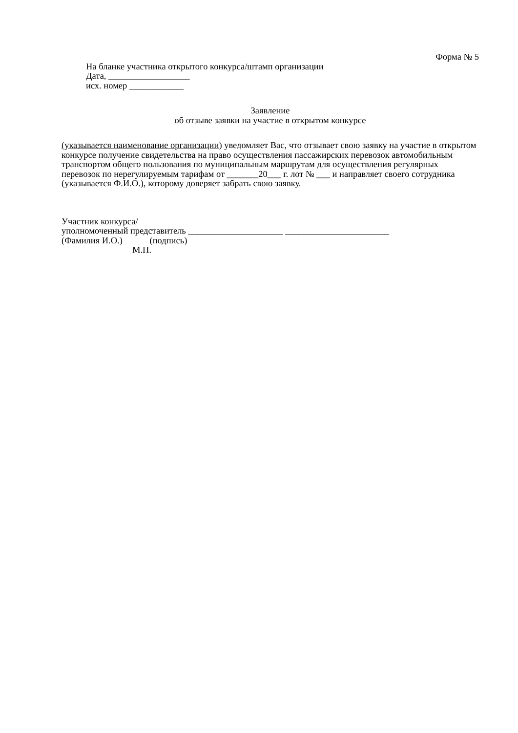Форма № 5
На бланке участника открытого конкурса/штамп организации
Дата, __________________
исх. номер ____________
Заявление
об отзыве заявки на участие в открытом конкурсе
(указывается наименование организации) уведомляет Вас, что отзывает свою заявку на участие в открытом конкурсе получение свидетельства на право осуществления пассажирских перевозок автомобильным транспортом общего пользования по муниципальным маршрутам для осуществления регулярных перевозок по нерегулируемым тарифам от _______20___ г. лот № ___ и направляет своего сотрудника (указывается Ф.И.О.), которому доверяет забрать свою заявку.
Участник конкурса/
уполномоченный представитель _____________________ _______________________
(Фамилия И.О.) (подпись)
М.П.